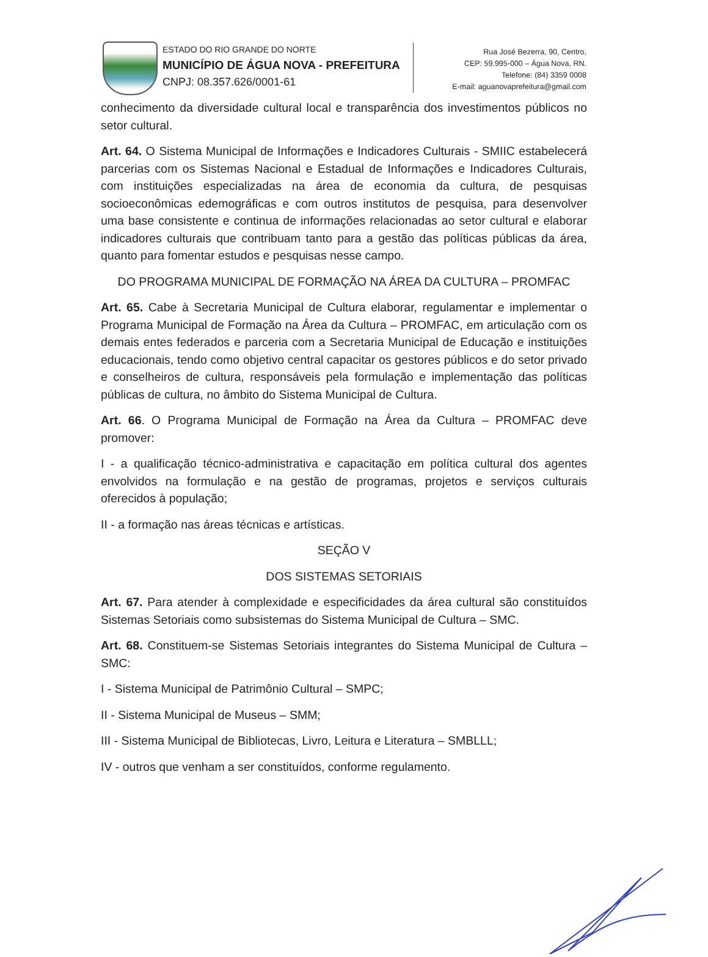ESTADO DO RIO GRANDE DO NORTE
MUNICÍPIO DE ÁGUA NOVA - PREFEITURA
CNPJ: 08.357.626/0001-61
Rua José Bezerra, 90, Centro,
CEP: 59.995-000 – Água Nova, RN.
Telefone: (84) 3359 0008
E-mail: aguanovaprefeitura@gmail.com
conhecimento da diversidade cultural local e transparência dos investimentos públicos no setor cultural.
Art. 64. O Sistema Municipal de Informações e Indicadores Culturais - SMIIC estabelecerá parcerias com os Sistemas Nacional e Estadual de Informações e Indicadores Culturais, com instituições especializadas na área de economia da cultura, de pesquisas socioeconômicas edemográficas e com outros institutos de pesquisa, para desenvolver uma base consistente e continua de informações relacionadas ao setor cultural e elaborar indicadores culturais que contribuam tanto para a gestão das políticas públicas da área, quanto para fomentar estudos e pesquisas nesse campo.
DO PROGRAMA MUNICIPAL DE FORMAÇÃO NA ÁREA DA CULTURA – PROMFAC
Art. 65. Cabe à Secretaria Municipal de Cultura elaborar, regulamentar e implementar o Programa Municipal de Formação na Área da Cultura – PROMFAC, em articulação com os demais entes federados e parceria com a Secretaria Municipal de Educação e instituições educacionais, tendo como objetivo central capacitar os gestores públicos e do setor privado e conselheiros de cultura, responsáveis pela formulação e implementação das políticas públicas de cultura, no âmbito do Sistema Municipal de Cultura.
Art. 66. O Programa Municipal de Formação na Área da Cultura – PROMFAC deve promover:
I - a qualificação técnico-administrativa e capacitação em política cultural dos agentes envolvidos na formulação e na gestão de programas, projetos e serviços culturais oferecidos à população;
II - a formação nas áreas técnicas e artísticas.
SEÇÃO V
DOS SISTEMAS SETORIAIS
Art. 67. Para atender à complexidade e especificidades da área cultural são constituídos Sistemas Setoriais como subsistemas do Sistema Municipal de Cultura – SMC.
Art. 68. Constituem-se Sistemas Setoriais integrantes do Sistema Municipal de Cultura – SMC:
I - Sistema Municipal de Patrimônio Cultural – SMPC;
II - Sistema Municipal de Museus – SMM;
III - Sistema Municipal de Bibliotecas, Livro, Leitura e Literatura – SMBLLL;
IV - outros que venham a ser constituídos, conforme regulamento.